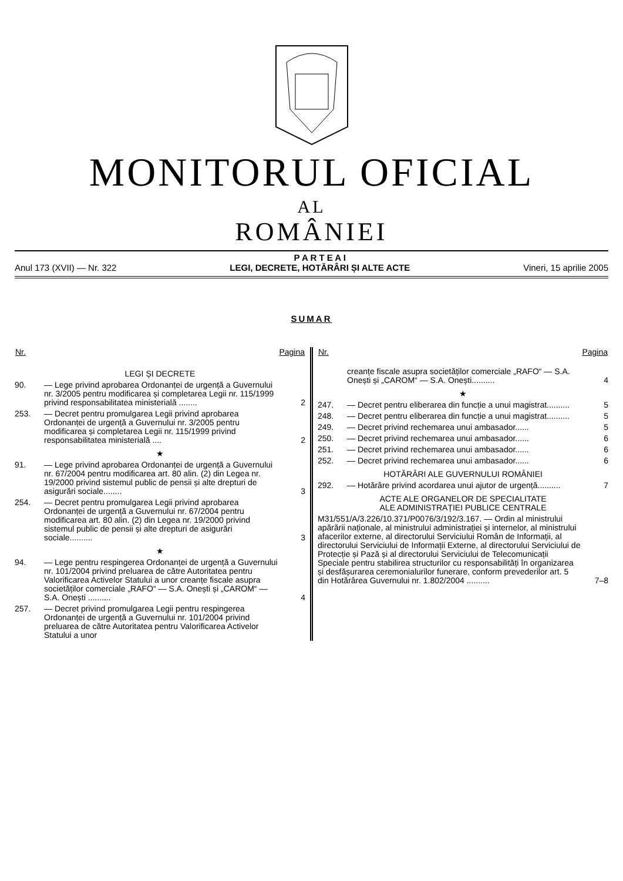MONITORUL OFICIAL
AL
ROMÂNIEI
Anul 173 (XVII) — Nr. 322 P A R T E A I
LEGI, DECRETE, HOTĂRÂRI ȘI ALTE ACTE Vineri, 15 aprilie 2005
SUMAR
| Nr. | | Pagina |
| --- | --- | --- |
| LEGI ȘI DECRETE | | |
| 90. | — Lege privind aprobarea Ordonanței de urgență a Guvernului nr. 3/2005 pentru modificarea și completarea Legii nr. 115/1999 privind responsabilitatea ministerială ........ | 2 |
| 253. | — Decret pentru promulgarea Legii privind aprobarea Ordonanței de urgență a Guvernului nr. 3/2005 pentru modificarea și completarea Legii nr. 115/1999 privind responsabilitatea ministerială .... | 2 |
| ★ | | |
| 91. | — Lege privind aprobarea Ordonanței de urgență a Guvernului nr. 67/2004 pentru modificarea art. 80 alin. (2) din Legea nr. 19/2000 privind sistemul public de pensii și alte drepturi de asigurări sociale........ | 3 |
| 254. | — Decret pentru promulgarea Legii privind aprobarea Ordonanței de urgență a Guvernului nr. 67/2004 pentru modificarea art. 80 alin. (2) din Legea nr. 19/2000 privind sistemul public de pensii și alte drepturi de asigurări sociale.......... | 3 |
| ★ | | |
| 94. | — Lege pentru respingerea Ordonanței de urgență a Guvernului nr. 101/2004 privind preluarea de către Autoritatea pentru Valorificarea Activelor Statului a unor creanțe fiscale asupra societăților comerciale „RAFO“ — S.A. Onești și „CAROM“ — S.A. Onești .......... | 4 |
| 257. | — Decret privind promulgarea Legii pentru respingerea Ordonanței de urgență a Guvernului nr. 101/2004 privind preluarea de către Autoritatea pentru Valorificarea Activelor Statului a unor | |
| Nr. | | Pagina |
| --- | --- | --- |
| | creanțe fiscale asupra societăților comerciale „RAFO“ — S.A. Onești și „CAROM“ — S.A. Onești.......... | 4 |
| ★ | | |
| 247. | — Decret pentru eliberarea din funcție a unui magistrat.......... | 5 |
| 248. | — Decret pentru eliberarea din funcție a unui magistrat.......... | 5 |
| 249. | — Decret privind rechemarea unui ambasador...... | 5 |
| 250. | — Decret privind rechemarea unui ambasador...... | 6 |
| 251. | — Decret privind rechemarea unui ambasador...... | 6 |
| 252. | — Decret privind rechemarea unui ambasador...... | 6 |
| HOTĂRÂRI ALE GUVERNULUI ROMÂNIEI | | |
| 292. | — Hotărâre privind acordarea unui ajutor de urgență.......... | 7 |
| ACTE ALE ORGANELOR DE SPECIALITATE ALE ADMINISTRAȚIEI PUBLICE CENTRALE | | |
| M31/551/A/3.226/10.371/P0076/3/192/3.167. — Ordin al ministrului apărării naționale, al ministrului administrației și internelor, al ministrului afacerilor externe, al directorului Serviciului Român de Informații, al directorului Serviciului de Informații Externe, al directorului Serviciului de Protecție și Pază și al directorului Serviciului de Telecomunicații Speciale pentru stabilirea structurilor cu responsabilități în organizarea și desfășurarea ceremonialurilor funerare, conform prevederilor art. 5 din Hotărârea Guvernului nr. 1.802/2004 .......... | | 7–8 |